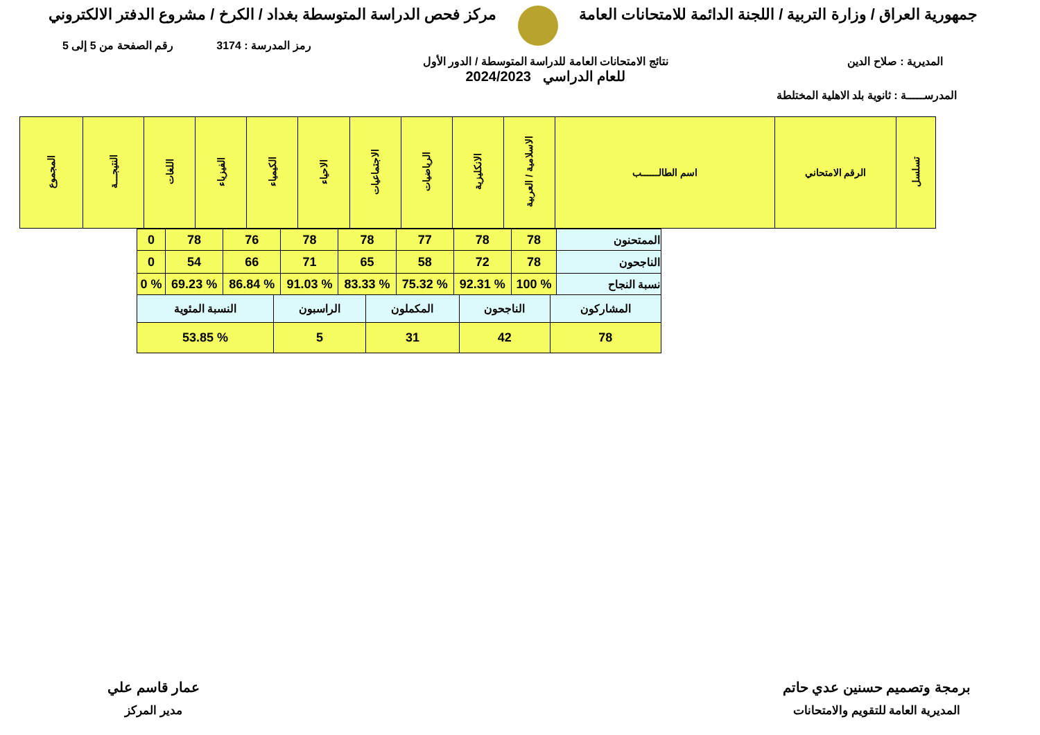جمهورية العراق / وزارة التربية / اللجنة الدائمة للامتحانات العامة مركز فحص الدراسة المتوسطة بغداد / الكرخ / مشروع الدفتر الالكتروني
رمز المدرسة : 3174 رقم الصفحة من 5 إلى 5
المديرية : صلاح الدين نتائج الامتحانات العامة للدراسة المتوسطة / الدور الأول
للعام الدراسي 2024/2023
المدرســـــة : ثانوية بلد الاهلية المختلطة
| تسلسل | الرقم الامتحاني | اسم الطالــــــب | الاسلامية / العربية | الانكليزية | الرياضيات | الاجتماعيات | الاحياء | الكيمياء | الفيزياء | اللغات | النتيجـــة | المجموع |
| --- | --- | --- | --- | --- | --- | --- | --- | --- | --- | --- | --- | --- |
| الممتحنون | 78 | 78 | 77 | 78 | 78 | 76 | 78 | 0 |
| الناجحون | 78 | 72 | 58 | 65 | 71 | 66 | 54 | 0 |
| نسبة النجاح | % 100 | % 92.31 | % 75.32 | % 83.33 | % 91.03 | % 86.84 | % 69.23 | % 0 |
| المشاركون | الناجحون | المكملون | الراسبون | النسبة المئوية |
| 78 | 42 | 31 | 5 | % 53.85 |
برمجة وتصميم حسنين عدي حاتم
المديرية العامة للتقويم والامتحانات
عمار قاسم علي
مدير المركز